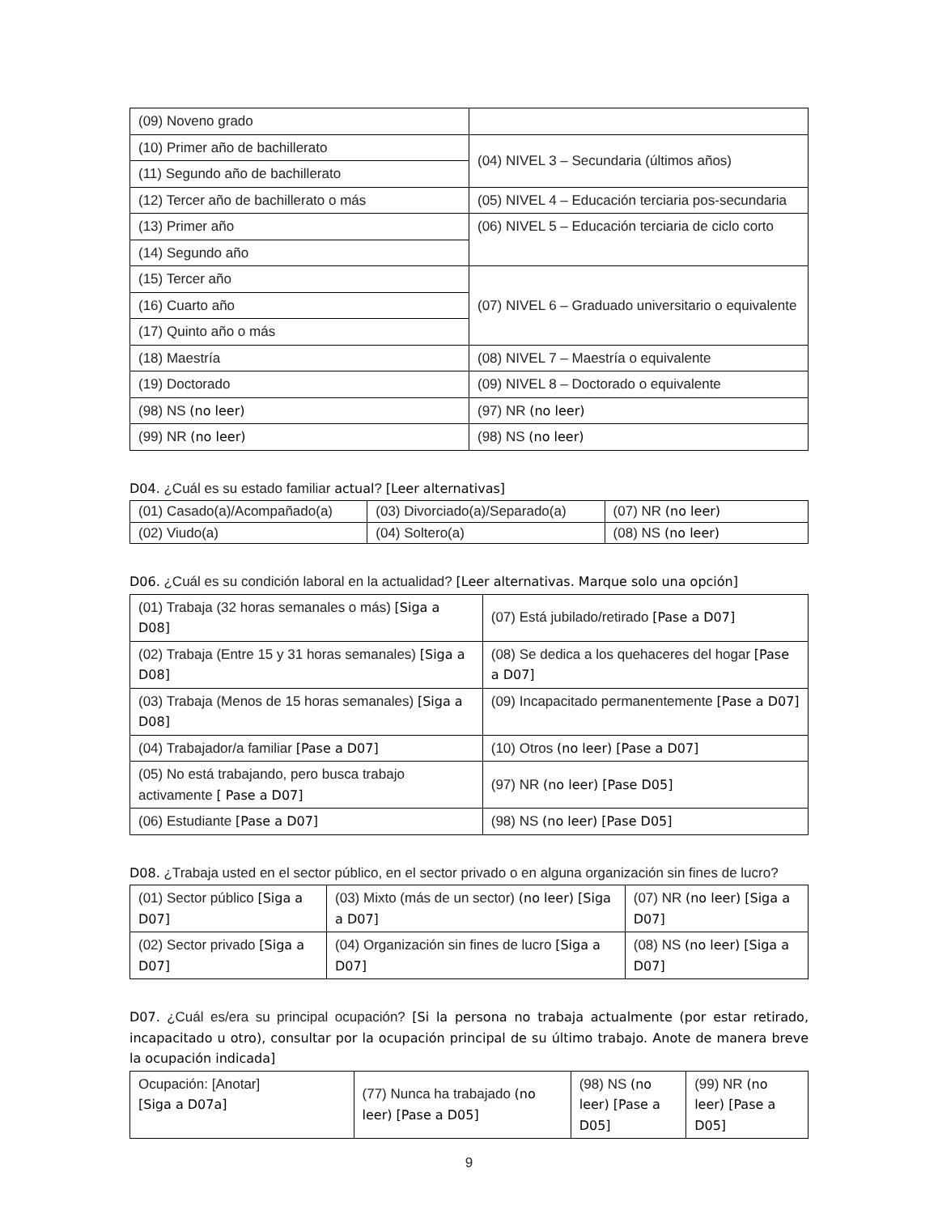| (09) Noveno grado | |
| (10) Primer año de bachillerato | (04) NIVEL 3 – Secundaria (últimos años) |
| (11) Segundo año de bachillerato | |
| (12) Tercer año de bachillerato o más | (05) NIVEL 4 – Educación terciaria pos-secundaria |
| (13) Primer año | (06) NIVEL 5 – Educación terciaria de ciclo corto |
| (14) Segundo año | |
| (15) Tercer año | (07) NIVEL 6 – Graduado universitario o equivalente |
| (16) Cuarto año | |
| (17) Quinto año o más | |
| (18) Maestría | (08) NIVEL 7 – Maestría o equivalente |
| (19) Doctorado | (09) NIVEL 8 – Doctorado o equivalente |
| (98) NS (no leer) | (97) NR (no leer) |
| (99) NR (no leer) | (98) NS (no leer) |
D04. ¿Cuál es su estado familiar actual? [Leer alternativas]
| (01) Casado(a)/Acompañado(a) | (03) Divorciado(a)/Separado(a) | (07) NR (no leer) |
| (02) Viudo(a) | (04) Soltero(a) | (08) NS (no leer) |
D06. ¿Cuál es su condición laboral en la actualidad? [Leer alternativas. Marque solo una opción]
| (01) Trabaja (32 horas semanales o más) [Siga a D08] | (07) Está jubilado/retirado [Pase a D07] |
| (02) Trabaja (Entre 15 y 31 horas semanales) [Siga a D08] | (08) Se dedica a los quehaceres del hogar [Pase a D07] |
| (03) Trabaja (Menos de 15 horas semanales) [Siga a D08] | (09) Incapacitado permanentemente [Pase a D07] |
| (04) Trabajador/a familiar [Pase a D07] | (10) Otros (no leer) [Pase a D07] |
| (05) No está trabajando, pero busca trabajo activamente [ Pase a D07] | (97) NR (no leer) [Pase D05] |
| (06) Estudiante [Pase a D07] | (98) NS (no leer) [Pase D05] |
D08. ¿Trabaja usted en el sector público, en el sector privado o en alguna organización sin fines de lucro?
| (01) Sector público [Siga a D07] | (03) Mixto (más de un sector) (no leer) [Siga a D07] | (07) NR (no leer) [Siga a D07] |
| (02) Sector privado [Siga a D07] | (04) Organización sin fines de lucro [Siga a D07] | (08) NS (no leer) [Siga a D07] |
D07. ¿Cuál es/era su principal ocupación? [Si la persona no trabaja actualmente (por estar retirado, incapacitado u otro), consultar por la ocupación principal de su último trabajo. Anote de manera breve la ocupación indicada]
| Ocupación: [Anotar] [Siga a D07a] | (77) Nunca ha trabajado (no leer) [Pase a D05] | (98) NS (no leer) [Pase a D05] | (99) NR (no leer) [Pase a D05] |
9